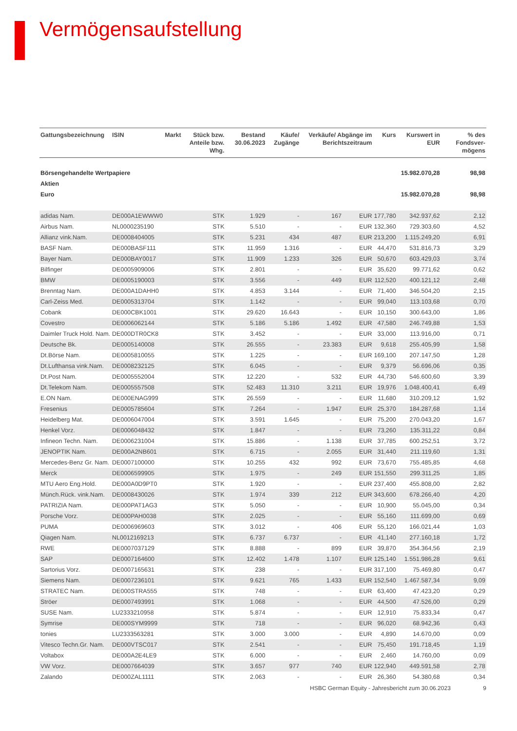Vermögensaufstellung
| Gattungsbezeichnung | ISIN | Markt | Stück bzw. Anteile bzw. Whg. | Bestand 30.06.2023 | Käufe/ Zugänge | Verkäufe/ Abgänge im Berichtszeitraum | | Kurs | Kurswert in EUR | % des Fondsver-mögens |
| --- | --- | --- | --- | --- | --- | --- | --- | --- | --- | --- |
| Börsengehandelte Wertpapiere | | | | | | | | | 15.982.070,28 | 98,98 |
| Aktien | | | | | | | | | | |
| Euro | | | | | | | | | 15.982.070,28 | 98,98 |
| adidas Nam. | DE000A1EWWW0 | | STK | 1.929 | - | 167 | EUR | 177,780 | 342.937,62 | 2,12 |
| Airbus Nam. | NL0000235190 | | STK | 5.510 | - | - | EUR | 132,360 | 729.303,60 | 4,52 |
| Allianz vink.Nam. | DE0008404005 | | STK | 5.231 | 434 | 487 | EUR | 213,200 | 1.115.249,20 | 6,91 |
| BASF Nam. | DE000BASF111 | | STK | 11.959 | 1.316 | - | EUR | 44,470 | 531.816,73 | 3,29 |
| Bayer Nam. | DE000BAY0017 | | STK | 11.909 | 1.233 | 326 | EUR | 50,670 | 603.429,03 | 3,74 |
| Bilfinger | DE0005909006 | | STK | 2.801 | - | - | EUR | 35,620 | 99.771,62 | 0,62 |
| BMW | DE0005190003 | | STK | 3.556 | - | 449 | EUR | 112,520 | 400.121,12 | 2,48 |
| Brenntag Nam. | DE000A1DAHH0 | | STK | 4.853 | 3.144 | - | EUR | 71,400 | 346.504,20 | 2,15 |
| Carl-Zeiss Med. | DE0005313704 | | STK | 1.142 | - | - | EUR | 99,040 | 113.103,68 | 0,70 |
| Cobank | DE000CBK1001 | | STK | 29.620 | 16.643 | - | EUR | 10,150 | 300.643,00 | 1,86 |
| Covestro | DE0006062144 | | STK | 5.186 | 5.186 | 1.492 | EUR | 47,580 | 246.749,88 | 1,53 |
| Daimler Truck Hold. Nam. | DE000DTR0CK8 | | STK | 3.452 | - | - | EUR | 33,000 | 113.916,00 | 0,71 |
| Deutsche Bk. | DE0005140008 | | STK | 26.555 | - | 23.383 | EUR | 9,618 | 255.405,99 | 1,58 |
| Dt.Börse Nam. | DE0005810055 | | STK | 1.225 | - | - | EUR | 169,100 | 207.147,50 | 1,28 |
| Dt.Lufthansa vink.Nam. | DE0008232125 | | STK | 6.045 | - | - | EUR | 9,379 | 56.696,06 | 0,35 |
| Dt.Post Nam. | DE0005552004 | | STK | 12.220 | - | 532 | EUR | 44,730 | 546.600,60 | 3,39 |
| Dt.Telekom Nam. | DE0005557508 | | STK | 52.483 | 11.310 | 3.211 | EUR | 19,976 | 1.048.400,41 | 6,49 |
| E.ON Nam. | DE000ENAG999 | | STK | 26.559 | - | - | EUR | 11,680 | 310.209,12 | 1,92 |
| Fresenius | DE0005785604 | | STK | 7.264 | - | 1.947 | EUR | 25,370 | 184.287,68 | 1,14 |
| Heidelberg Mat. | DE0006047004 | | STK | 3.591 | 1.645 | - | EUR | 75,200 | 270.043,20 | 1,67 |
| Henkel Vorz. | DE0006048432 | | STK | 1.847 | - | - | EUR | 73,260 | 135.311,22 | 0,84 |
| Infineon Techn. Nam. | DE0006231004 | | STK | 15.886 | - | 1.138 | EUR | 37,785 | 600.252,51 | 3,72 |
| JENOPTIK Nam. | DE000A2NB601 | | STK | 6.715 | - | 2.055 | EUR | 31,440 | 211.119,60 | 1,31 |
| Mercedes-Benz Gr. Nam. | DE0007100000 | | STK | 10.255 | 432 | 992 | EUR | 73,670 | 755.485,85 | 4,68 |
| Merck | DE0006599905 | | STK | 1.975 | - | 249 | EUR | 151,550 | 299.311,25 | 1,85 |
| MTU Aero Eng.Hold. | DE000A0D9PT0 | | STK | 1.920 | - | - | EUR | 237,400 | 455.808,00 | 2,82 |
| Münch.Rück. vink.Nam. | DE0008430026 | | STK | 1.974 | 339 | 212 | EUR | 343,600 | 678.266,40 | 4,20 |
| PATRIZIA Nam. | DE000PAT1AG3 | | STK | 5.050 | - | - | EUR | 10,900 | 55.045,00 | 0,34 |
| Porsche Vorz. | DE000PAH0038 | | STK | 2.025 | - | - | EUR | 55,160 | 111.699,00 | 0,69 |
| PUMA | DE0006969603 | | STK | 3.012 | - | 406 | EUR | 55,120 | 166.021,44 | 1,03 |
| Qiagen Nam. | NL0012169213 | | STK | 6.737 | 6.737 | - | EUR | 41,140 | 277.160,18 | 1,72 |
| RWE | DE0007037129 | | STK | 8.888 | - | 899 | EUR | 39,870 | 354.364,56 | 2,19 |
| SAP | DE0007164600 | | STK | 12.402 | 1.478 | 1.107 | EUR | 125,140 | 1.551.986,28 | 9,61 |
| Sartorius Vorz. | DE0007165631 | | STK | 238 | - | - | EUR | 317,100 | 75.469,80 | 0,47 |
| Siemens Nam. | DE0007236101 | | STK | 9.621 | 765 | 1.433 | EUR | 152,540 | 1.467.587,34 | 9,09 |
| STRATEC Nam. | DE000STRA555 | | STK | 748 | - | - | EUR | 63,400 | 47.423,20 | 0,29 |
| Ströer | DE0007493991 | | STK | 1.068 | - | - | EUR | 44,500 | 47.526,00 | 0,29 |
| SUSE Nam. | LU2333210958 | | STK | 5.874 | - | - | EUR | 12,910 | 75.833,34 | 0,47 |
| Symrise | DE000SYM9999 | | STK | 718 | - | - | EUR | 96,020 | 68.942,36 | 0,43 |
| tonies | LU2333563281 | | STK | 3.000 | 3.000 | - | EUR | 4,890 | 14.670,00 | 0,09 |
| Vitesco Techn.Gr. Nam. | DE000VTSC017 | | STK | 2.541 | - | - | EUR | 75,450 | 191.718,45 | 1,19 |
| Voltabox | DE000A2E4LE9 | | STK | 6.000 | - | - | EUR | 2,460 | 14.760,00 | 0,09 |
| VW Vorz. | DE0007664039 | | STK | 3.657 | 977 | 740 | EUR | 122,940 | 449.591,58 | 2,78 |
| Zalando | DE000ZAL1111 | | STK | 2.063 | - | - | EUR | 26,360 | 54.380,68 | 0,34 |
HSBC German Equity - Jahresbericht zum 30.06.2023 9